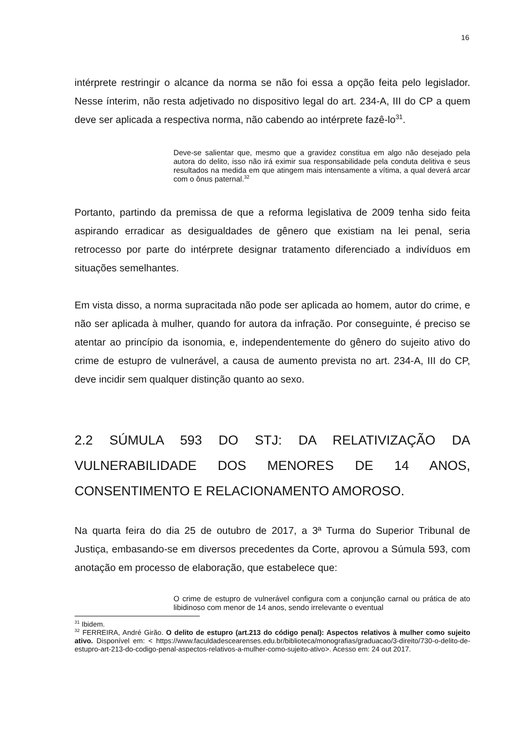16
intérprete restringir o alcance da norma se não foi essa a opção feita pelo legislador. Nesse ínterim, não resta adjetivado no dispositivo legal do art. 234-A, III do CP a quem deve ser aplicada a respectiva norma, não cabendo ao intérprete fazê-lo<sup>31</sup>.
Deve-se salientar que, mesmo que a gravidez constitua em algo não desejado pela autora do delito, isso não irá eximir sua responsabilidade pela conduta delitiva e seus resultados na medida em que atingem mais intensamente a vítima, a qual deverá arcar com o ônus paternal.<sup>32</sup>
Portanto, partindo da premissa de que a reforma legislativa de 2009 tenha sido feita aspirando erradicar as desigualdades de gênero que existiam na lei penal, seria retrocesso por parte do intérprete designar tratamento diferenciado a indivíduos em situações semelhantes.
Em vista disso, a norma supracitada não pode ser aplicada ao homem, autor do crime, e não ser aplicada à mulher, quando for autora da infração. Por conseguinte, é preciso se atentar ao princípio da isonomia, e, independentemente do gênero do sujeito ativo do crime de estupro de vulnerável, a causa de aumento prevista no art. 234-A, III do CP, deve incidir sem qualquer distinção quanto ao sexo.
2.2 SÚMULA 593 DO STJ: DA RELATIVIZAÇÃO DA VULNERABILIDADE DOS MENORES DE 14 ANOS, CONSENTIMENTO E RELACIONAMENTO AMOROSO.
Na quarta feira do dia 25 de outubro de 2017, a 3ª Turma do Superior Tribunal de Justiça, embasando-se em diversos precedentes da Corte, aprovou a Súmula 593, com anotação em processo de elaboração, que estabelece que:
O crime de estupro de vulnerável configura com a conjunção carnal ou prática de ato libidinoso com menor de 14 anos, sendo irrelevante o eventual
<sup>31</sup> Ibidem.
<sup>32</sup> FERREIRA, André Girão. O delito de estupro (art.213 do código penal): Aspectos relativos à mulher como sujeito ativo. Disponível em: < https://www.faculdadescearenses.edu.br/biblioteca/monografias/graduacao/3-direito/730-o-delito-de-estupro-art-213-do-codigo-penal-aspectos-relativos-a-mulher-como-sujeito-ativo>. Acesso em: 24 out 2017.